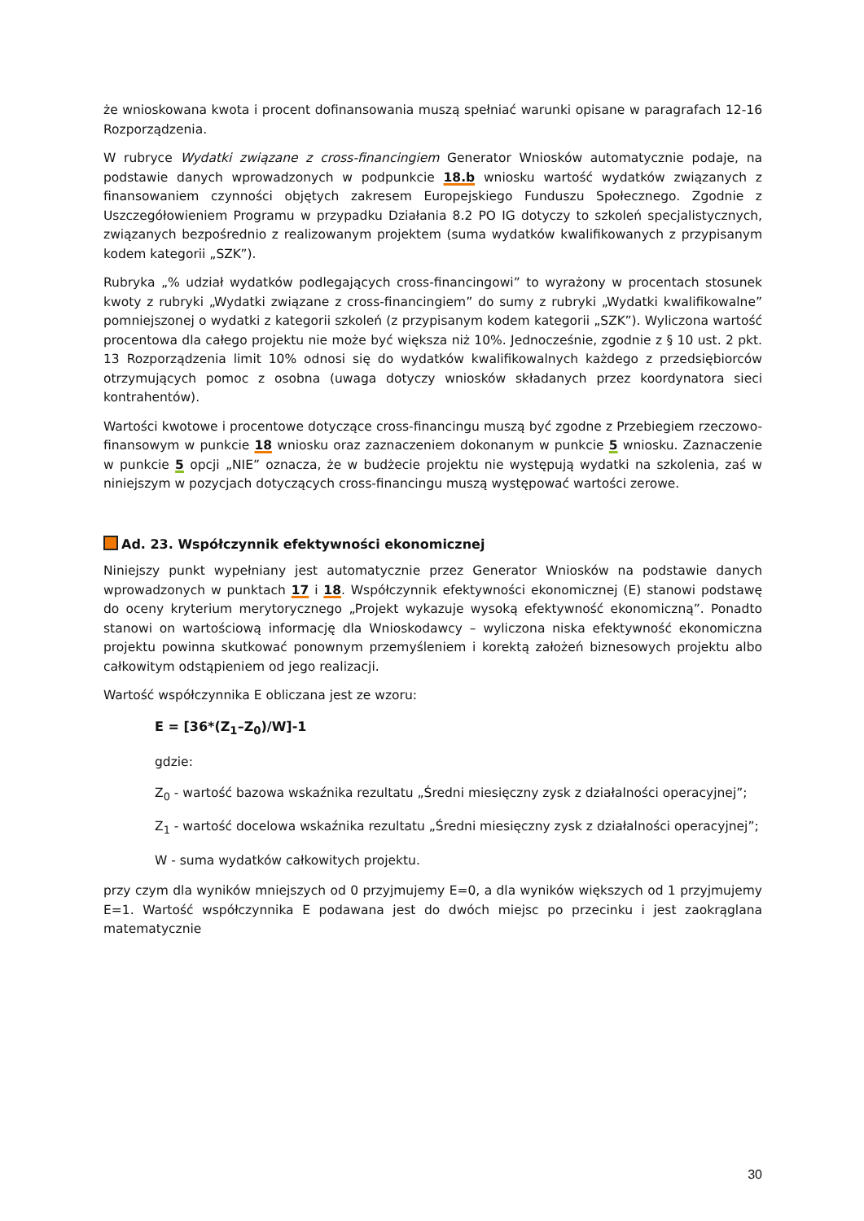że wnioskowana kwota i procent dofinansowania muszą spełniać warunki opisane w paragrafach 12-16 Rozporządzenia.
W rubryce Wydatki związane z cross-financingiem Generator Wniosków automatycznie podaje, na podstawie danych wprowadzonych w podpunkcie 18.b wniosku wartość wydatków związanych z finansowaniem czynności objętych zakresem Europejskiego Funduszu Społecznego. Zgodnie z Uszczegółowieniem Programu w przypadku Działania 8.2 PO IG dotyczy to szkoleń specjalistycznych, związanych bezpośrednio z realizowanym projektem (suma wydatków kwalifikowanych z przypisanym kodem kategorii „SZK”).
Rubryka „% udział wydatków podlegających cross-financingowi” to wyrażony w procentach stosunek kwoty z rubryki „Wydatki związane z cross-financingiem” do sumy z rubryki „Wydatki kwalifikowalne” pomniejszonej o wydatki z kategorii szkoleń (z przypisanym kodem kategorii „SZK”). Wyliczona wartość procentowa dla całego projektu nie może być większa niż 10%. Jednocześnie, zgodnie z § 10 ust. 2 pkt. 13 Rozporządzenia limit 10% odnosi się do wydatków kwalifikowalnych każdego z przedsiębiorców otrzymujących pomoc z osobna (uwaga dotyczy wniosków składanych przez koordynatora sieci kontrahentów).
Wartości kwotowe i procentowe dotyczące cross-financingu muszą być zgodne z Przebiegiem rzeczowo-finansowym w punkcie 18 wniosku oraz zaznaczeniem dokonanym w punkcie 5 wniosku. Zaznaczenie w punkcie 5 opcji „NIE” oznacza, że w budżecie projektu nie występują wydatki na szkolenia, zaś w niniejszym w pozycjach dotyczących cross-financingu muszą występować wartości zerowe.
Ad. 23. Współczynnik efektywności ekonomicznej
Niniejszy punkt wypełniany jest automatycznie przez Generator Wniosków na podstawie danych wprowadzonych w punktach 17 i 18. Współczynnik efektywności ekonomicznej (E) stanowi podstawę do oceny kryterium merytorycznego „Projekt wykazuje wysoką efektywność ekonomiczną”. Ponadto stanowi on wartościową informację dla Wnioskodawcy – wyliczona niska efektywność ekonomiczna projektu powinna skutkować ponownym przemyśleniem i korektą założeń biznesowych projektu albo całkowitym odstąpieniem od jego realizacji.
Wartość współczynnika E obliczana jest ze wzoru:
E = [36*(Z<sub>1</sub>–Z<sub>0</sub>)/W]-1
gdzie:
Z<sub>0</sub> - wartość bazowa wskaźnika rezultatu „Średni miesięczny zysk z działalności operacyjnej”;
Z<sub>1</sub> - wartość docelowa wskaźnika rezultatu „Średni miesięczny zysk z działalności operacyjnej”;
W - suma wydatków całkowitych projektu.
przy czym dla wyników mniejszych od 0 przyjmujemy E=0, a dla wyników większych od 1 przyjmujemy E=1. Wartość współczynnika E podawana jest do dwóch miejsc po przecinku i jest zaokrąglana matematycznie
30